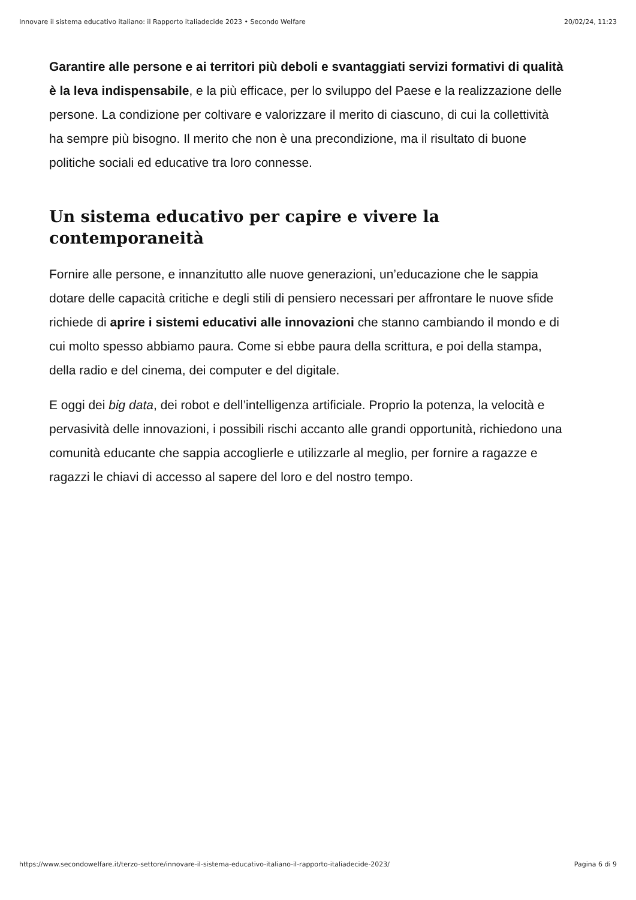Innovare il sistema educativo italiano: il Rapporto italiadecide 2023 • Secondo Welfare 20/02/24, 11:23
Garantire alle persone e ai territori più deboli e svantaggiati servizi formativi di qualità è la leva indispensabile, e la più efficace, per lo sviluppo del Paese e la realizzazione delle persone. La condizione per coltivare e valorizzare il merito di ciascuno, di cui la collettività ha sempre più bisogno. Il merito che non è una precondizione, ma il risultato di buone politiche sociali ed educative tra loro connesse.
Un sistema educativo per capire e vivere la contemporaneità
Fornire alle persone, e innanzitutto alle nuove generazioni, un’educazione che le sappia dotare delle capacità critiche e degli stili di pensiero necessari per affrontare le nuove sfide richiede di aprire i sistemi educativi alle innovazioni che stanno cambiando il mondo e di cui molto spesso abbiamo paura. Come si ebbe paura della scrittura, e poi della stampa, della radio e del cinema, dei computer e del digitale.
E oggi dei big data, dei robot e dell’intelligenza artificiale. Proprio la potenza, la velocità e pervasività delle innovazioni, i possibili rischi accanto alle grandi opportunità, richiedono una comunità educante che sappia accoglierle e utilizzarle al meglio, per fornire a ragazze e ragazzi le chiavi di accesso al sapere del loro e del nostro tempo.
https://www.secondowelfare.it/terzo-settore/innovare-il-sistema-educativo-italiano-il-rapporto-italiadecide-2023/ Pagina 6 di 9